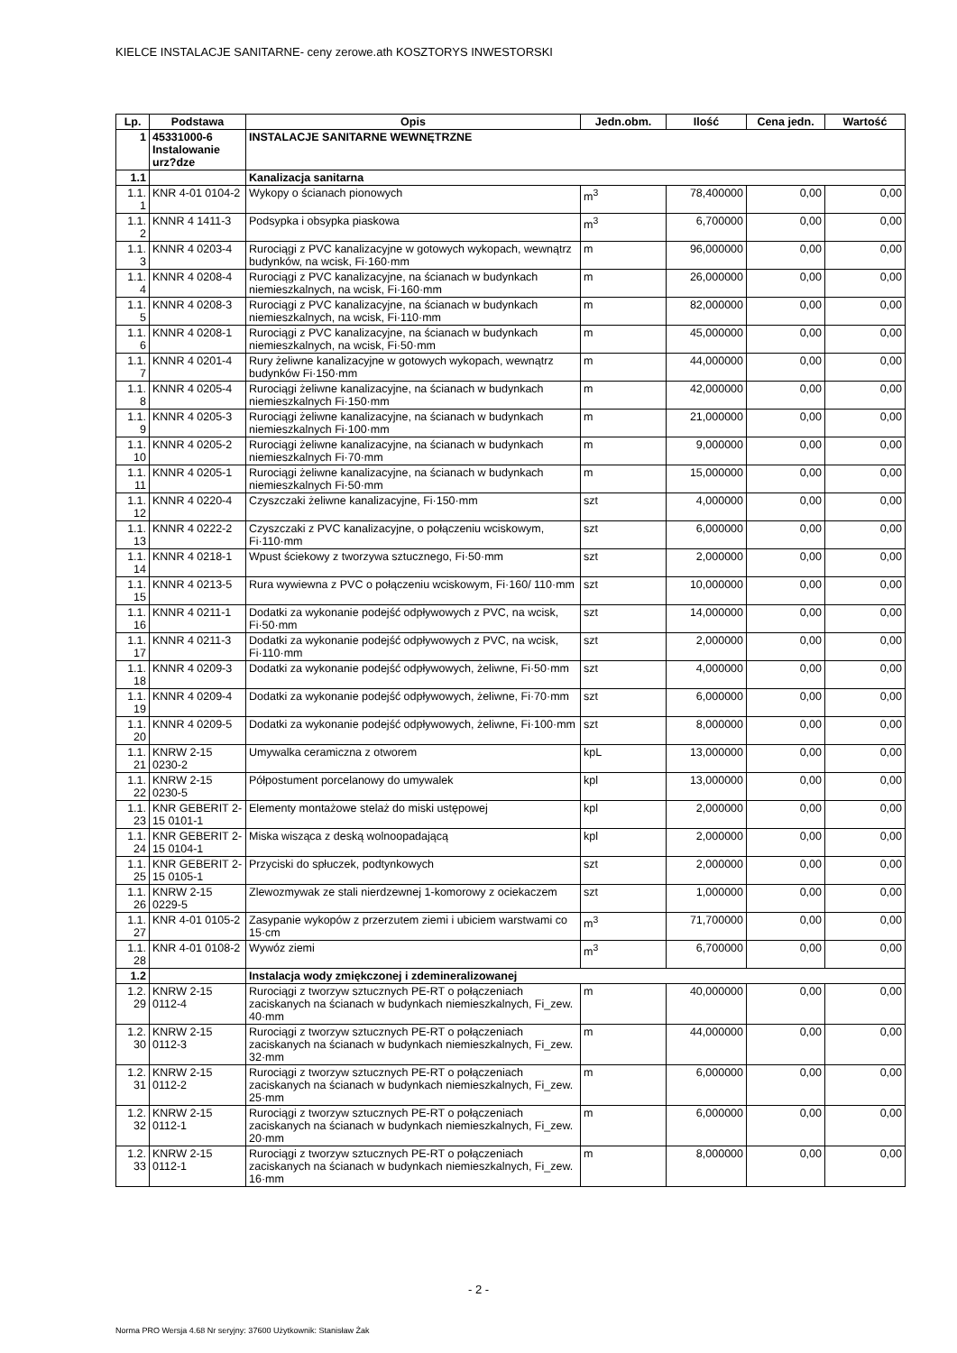KIELCE INSTALACJE SANITARNE- ceny zerowe.ath KOSZTORYS INWESTORSKI
| Lp. | Podstawa | Opis | Jedn.obm. | Ilość | Cena jedn. | Wartość |
| --- | --- | --- | --- | --- | --- | --- |
| 1 | 45331000-6 Instalowanie urz?dze | INSTALACJE SANITARNE WEWNĘTRZNE | | | | |
| 1.1 | | Kanalizacja sanitarna | | | | |
| 1.1. 1 | KNR 4-01 0104-2 | Wykopy o ścianach pionowych | m<sup>3</sup> | 78,400000 | 0,00 | 0,00 |
| 1.1. 2 | KNNR 4 1411-3 | Podsypka i obsypka piaskowa | m<sup>3</sup> | 6,700000 | 0,00 | 0,00 |
| 1.1. 3 | KNNR 4 0203-4 | Rurociągi z PVC kanalizacyjne w gotowych wykopach, wewnątrz budynków, na wcisk, Fi·160·mm | m | 96,000000 | 0,00 | 0,00 |
| 1.1. 4 | KNNR 4 0208-4 | Rurociągi z PVC kanalizacyjne, na ścianach w budynkach niemieszkalnych, na wcisk, Fi·160·mm | m | 26,000000 | 0,00 | 0,00 |
| 1.1. 5 | KNNR 4 0208-3 | Rurociągi z PVC kanalizacyjne, na ścianach w budynkach niemieszkalnych, na wcisk, Fi·110·mm | m | 82,000000 | 0,00 | 0,00 |
| 1.1. 6 | KNNR 4 0208-1 | Rurociągi z PVC kanalizacyjne, na ścianach w budynkach niemieszkalnych, na wcisk, Fi·50·mm | m | 45,000000 | 0,00 | 0,00 |
| 1.1. 7 | KNNR 4 0201-4 | Rury żeliwne kanalizacyjne w gotowych wykopach, wewnątrz budynków Fi·150·mm | m | 44,000000 | 0,00 | 0,00 |
| 1.1. 8 | KNNR 4 0205-4 | Rurociągi żeliwne kanalizacyjne, na ścianach w budynkach niemieszkalnych Fi·150·mm | m | 42,000000 | 0,00 | 0,00 |
| 1.1. 9 | KNNR 4 0205-3 | Rurociągi żeliwne kanalizacyjne, na ścianach w budynkach niemieszkalnych Fi·100·mm | m | 21,000000 | 0,00 | 0,00 |
| 1.1. 10 | KNNR 4 0205-2 | Rurociągi żeliwne kanalizacyjne, na ścianach w budynkach niemieszkalnych Fi·70·mm | m | 9,000000 | 0,00 | 0,00 |
| 1.1. 11 | KNNR 4 0205-1 | Rurociągi żeliwne kanalizacyjne, na ścianach w budynkach niemieszkalnych Fi·50·mm | m | 15,000000 | 0,00 | 0,00 |
| 1.1. 12 | KNNR 4 0220-4 | Czyszczaki żeliwne kanalizacyjne, Fi·150·mm | szt | 4,000000 | 0,00 | 0,00 |
| 1.1. 13 | KNNR 4 0222-2 | Czyszczaki z PVC kanalizacyjne, o połączeniu wciskowym, Fi·110·mm | szt | 6,000000 | 0,00 | 0,00 |
| 1.1. 14 | KNNR 4 0218-1 | Wpust ściekowy z tworzywa sztucznego, Fi·50·mm | szt | 2,000000 | 0,00 | 0,00 |
| 1.1. 15 | KNNR 4 0213-5 | Rura wywiewna z PVC o połączeniu wciskowym, Fi·160/ 110·mm | szt | 10,000000 | 0,00 | 0,00 |
| 1.1. 16 | KNNR 4 0211-1 | Dodatki za wykonanie podejść odpływowych z PVC, na wcisk, Fi·50·mm | szt | 14,000000 | 0,00 | 0,00 |
| 1.1. 17 | KNNR 4 0211-3 | Dodatki za wykonanie podejść odpływowych z PVC, na wcisk, Fi·110·mm | szt | 2,000000 | 0,00 | 0,00 |
| 1.1. 18 | KNNR 4 0209-3 | Dodatki za wykonanie podejść odpływowych, żeliwne, Fi·50·mm | szt | 4,000000 | 0,00 | 0,00 |
| 1.1. 19 | KNNR 4 0209-4 | Dodatki za wykonanie podejść odpływowych, żeliwne, Fi·70·mm | szt | 6,000000 | 0,00 | 0,00 |
| 1.1. 20 | KNNR 4 0209-5 | Dodatki za wykonanie podejść odpływowych, żeliwne, Fi·100·mm | szt | 8,000000 | 0,00 | 0,00 |
| 1.1. 21 | KNRW 2-15 0230-2 | Umywalka ceramiczna z otworem | kpL | 13,000000 | 0,00 | 0,00 |
| 1.1. 22 | KNRW 2-15 0230-5 | Półpostument porcelanowy do umywalek | kpl | 13,000000 | 0,00 | 0,00 |
| 1.1. 23 | KNR GEBERIT 2-15 0101-1 | Elementy montażowe stelaż do miski ustępowej | kpl | 2,000000 | 0,00 | 0,00 |
| 1.1. 24 | KNR GEBERIT 2-15 0104-1 | Miska wisząca z deską wolnoopadającą | kpl | 2,000000 | 0,00 | 0,00 |
| 1.1. 25 | KNR GEBERIT 2-15 0105-1 | Przyciski do spłuczek, podtynkowych | szt | 2,000000 | 0,00 | 0,00 |
| 1.1. 26 | KNRW 2-15 0229-5 | Zlewozmywak ze stali nierdzewnej 1-komorowy z ociekaczem | szt | 1,000000 | 0,00 | 0,00 |
| 1.1. 27 | KNR 4-01 0105-2 | Zasypanie wykopów z przerzutem ziemi i ubiciem warstwami co 15·cm | m<sup>3</sup> | 71,700000 | 0,00 | 0,00 |
| 1.1. 28 | KNR 4-01 0108-2 | Wywóz ziemi | m<sup>3</sup> | 6,700000 | 0,00 | 0,00 |
| 1.2 | | Instalacja wody zmiękczonej i zdemineralizowanej | | | | |
| 1.2. 29 | KNRW 2-15 0112-4 | Rurociągi z tworzyw sztucznych PE-RT o połączeniach zaciskanych na ścianach w budynkach niemieszkalnych, Fi_zew. 40·mm | m | 40,000000 | 0,00 | 0,00 |
| 1.2. 30 | KNRW 2-15 0112-3 | Rurociągi z tworzyw sztucznych PE-RT o połączeniach zaciskanych na ścianach w budynkach niemieszkalnych, Fi_zew. 32·mm | m | 44,000000 | 0,00 | 0,00 |
| 1.2. 31 | KNRW 2-15 0112-2 | Rurociągi z tworzyw sztucznych PE-RT o połączeniach zaciskanych na ścianach w budynkach niemieszkalnych, Fi_zew. 25·mm | m | 6,000000 | 0,00 | 0,00 |
| 1.2. 32 | KNRW 2-15 0112-1 | Rurociągi z tworzyw sztucznych PE-RT o połączeniach zaciskanych na ścianach w budynkach niemieszkalnych, Fi_zew. 20·mm | m | 6,000000 | 0,00 | 0,00 |
| 1.2. 33 | KNRW 2-15 0112-1 | Rurociągi z tworzyw sztucznych PE-RT o połączeniach zaciskanych na ścianach w budynkach niemieszkalnych, Fi_zew. 16·mm | m | 8,000000 | 0,00 | 0,00 |
- 2 -
Norma PRO Wersja 4.68 Nr seryjny: 37600 Użytkownik: Stanisław Żak